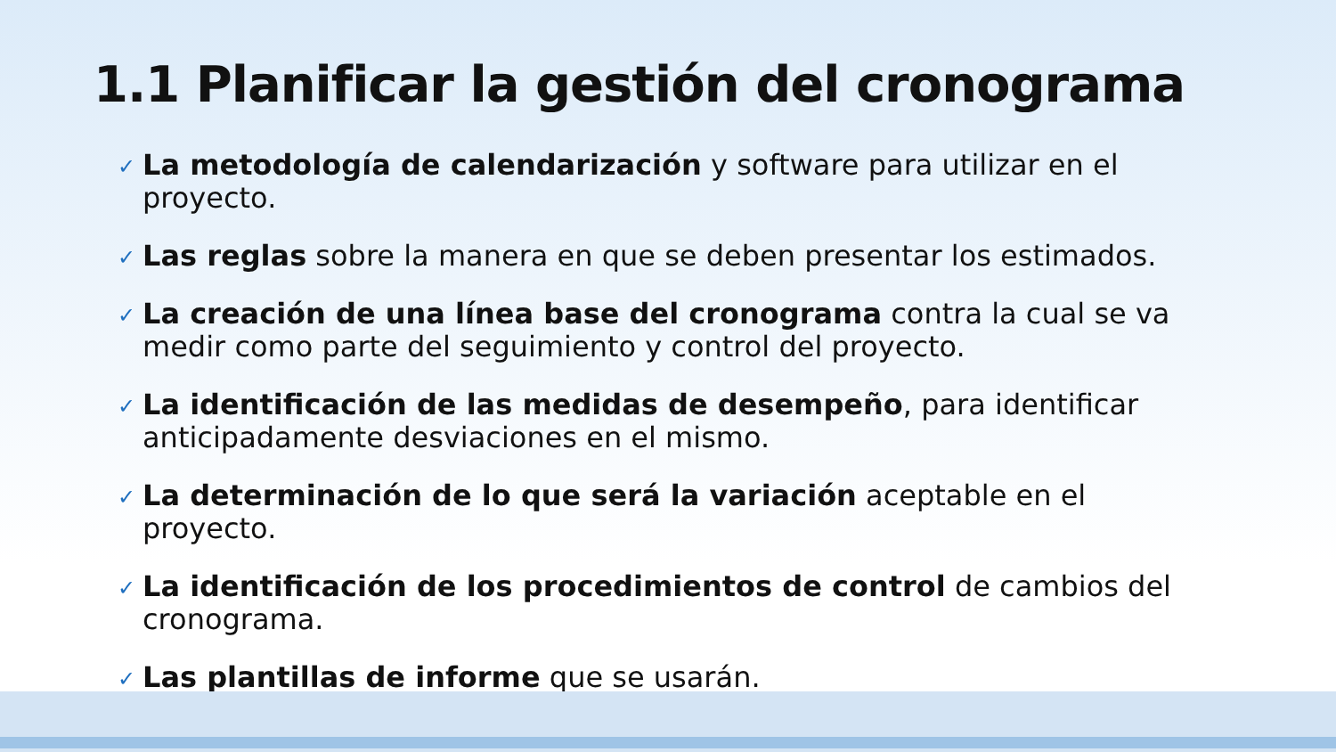1.1 Planificar la gestión del cronograma
✓ La metodología de calendarización y software para utilizar en el proyecto.
✓ Las reglas sobre la manera en que se deben presentar los estimados.
✓ La creación de una línea base del cronograma contra la cual se va medir como parte del seguimiento y control del proyecto.
✓ La identificación de las medidas de desempeño, para identificar anticipadamente desviaciones en el mismo.
✓ La determinación de lo que será la variación aceptable en el proyecto.
✓ La identificación de los procedimientos de control de cambios del cronograma.
✓ Las plantillas de informe que se usarán.